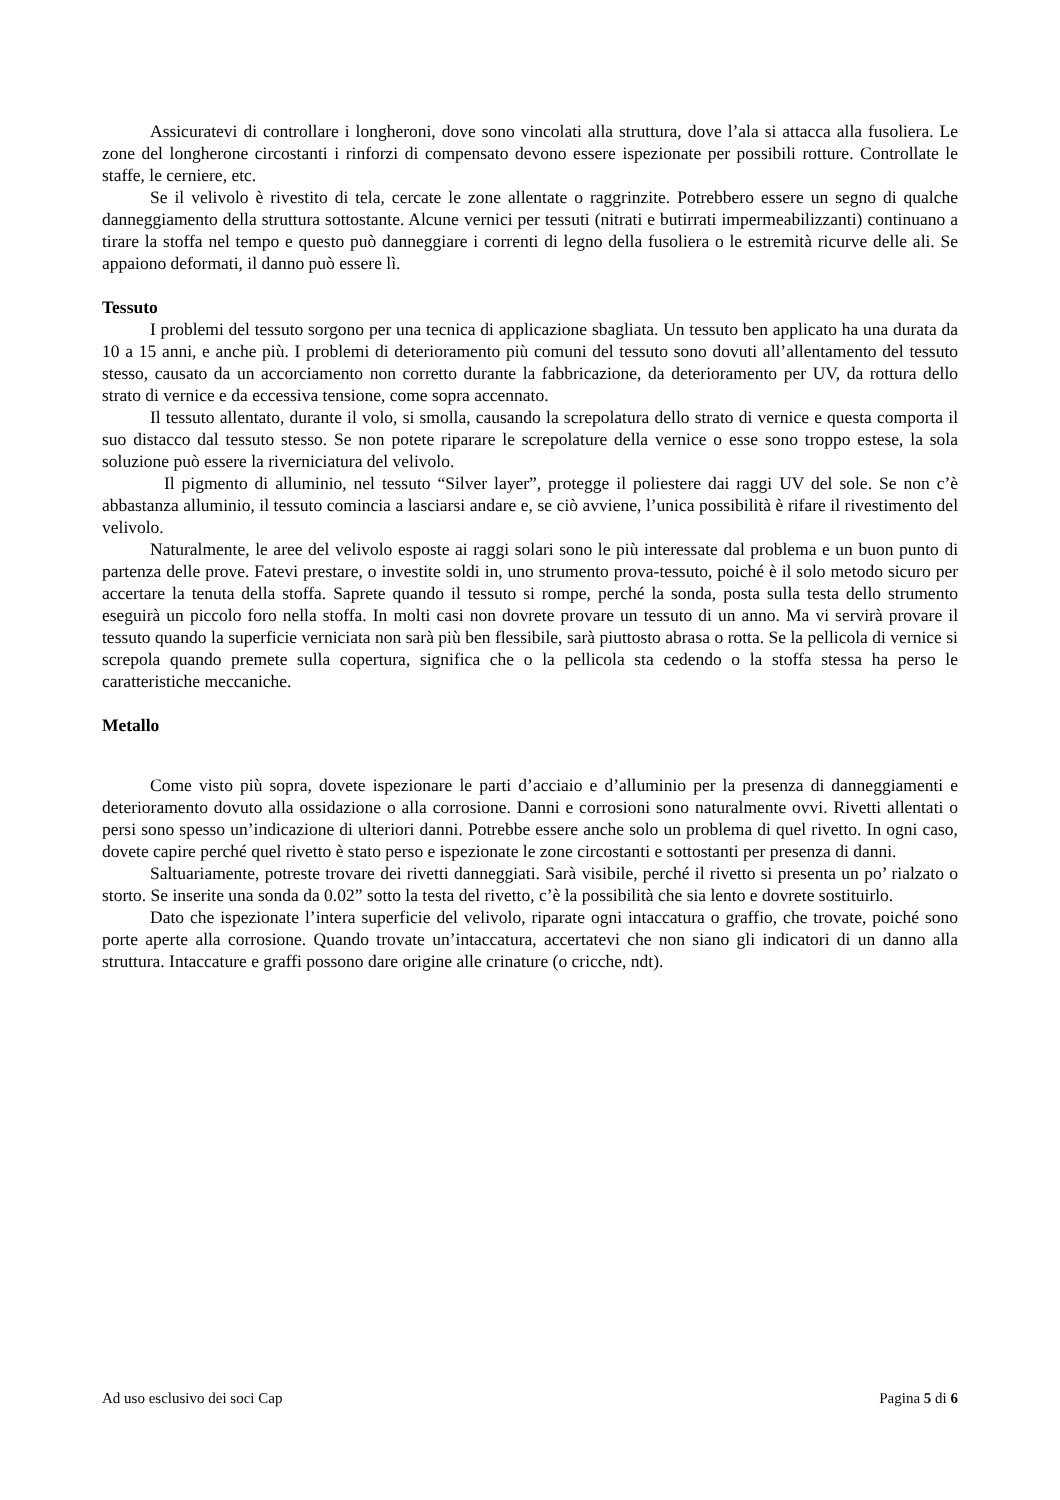Assicuratevi di controllare i longheroni, dove sono vincolati alla struttura, dove l’ala si attacca alla fusoliera. Le zone del longherone circostanti i rinforzi di compensato devono essere ispezionate per possibili rotture. Controllate le staffe, le cerniere, etc.
Se il velivolo è rivestito di tela, cercate le zone allentate o raggrinzite. Potrebbero essere un segno di qualche danneggiamento della struttura sottostante. Alcune vernici per tessuti (nitrati e butirrati impermeabilizzanti) continuano a tirare la stoffa nel tempo e questo può danneggiare i correnti di legno della fusoliera o le estremità ricurve delle ali. Se appaiono deformati, il danno può essere lì.
Tessuto
I problemi del tessuto sorgono per una tecnica di applicazione sbagliata. Un tessuto ben applicato ha una durata da 10 a 15 anni, e anche più. I problemi di deterioramento più comuni del tessuto sono dovuti all’allentamento del tessuto stesso, causato da un accorciamento non corretto durante la fabbricazione, da deterioramento per UV, da rottura dello strato di vernice e da eccessiva tensione, come sopra accennato.
Il tessuto allentato, durante il volo, si smolla, causando la screpolatura dello strato di vernice e questa comporta il suo distacco dal tessuto stesso. Se non potete riparare le screpolature della vernice o esse sono troppo estese, la sola soluzione può essere la riverniciatura del velivolo.
Il pigmento di alluminio, nel tessuto “Silver layer”, protegge il poliestere dai raggi UV del sole. Se non c’è abbastanza alluminio, il tessuto comincia a lasciarsi andare e, se ciò avviene, l’unica possibilità è rifare il rivestimento del velivolo.
Naturalmente, le aree del velivolo esposte ai raggi solari sono le più interessate dal problema e un buon punto di partenza delle prove. Fatevi prestare, o investite soldi in, uno strumento prova-tessuto, poiché è il solo metodo sicuro per accertare la tenuta della stoffa. Saprete quando il tessuto si rompe, perché la sonda, posta sulla testa dello strumento eseguirà un piccolo foro nella stoffa. In molti casi non dovrete provare un tessuto di un anno. Ma vi servirà provare il tessuto quando la superficie verniciata non sarà più ben flessibile, sarà piuttosto abrasa o rotta. Se la pellicola di vernice si screpola quando premete sulla copertura, significa che o la pellicola sta cedendo o la stoffa stessa ha perso le caratteristiche meccaniche.
Metallo
Come visto più sopra, dovete ispezionare le parti d’acciaio e d’alluminio per la presenza di danneggiamenti e deterioramento dovuto alla ossidazione o alla corrosione. Danni e corrosioni sono naturalmente ovvi. Rivetti allentati o persi sono spesso un’indicazione di ulteriori danni. Potrebbe essere anche solo un problema di quel rivetto. In ogni caso, dovete capire perché quel rivetto è stato perso e ispezionate le zone circostanti e sottostanti per presenza di danni.
Saltuariamente, potreste trovare dei rivetti danneggiati. Sarà visibile, perché il rivetto si presenta un po’ rialzato o storto. Se inserite una sonda da 0.02” sotto la testa del rivetto, c’è la possibilità che sia lento e dovrete sostituirlo.
Dato che ispezionate l’intera superficie del velivolo, riparate ogni intaccatura o graffio, che trovate, poiché sono porte aperte alla corrosione. Quando trovate un’intaccatura, accertatevi che non siano gli indicatori di un danno alla struttura. Intaccature e graffi possono dare origine alle crinature (o cricche, ndt).
Ad uso esclusivo dei soci Cap Pagina 5 di 6